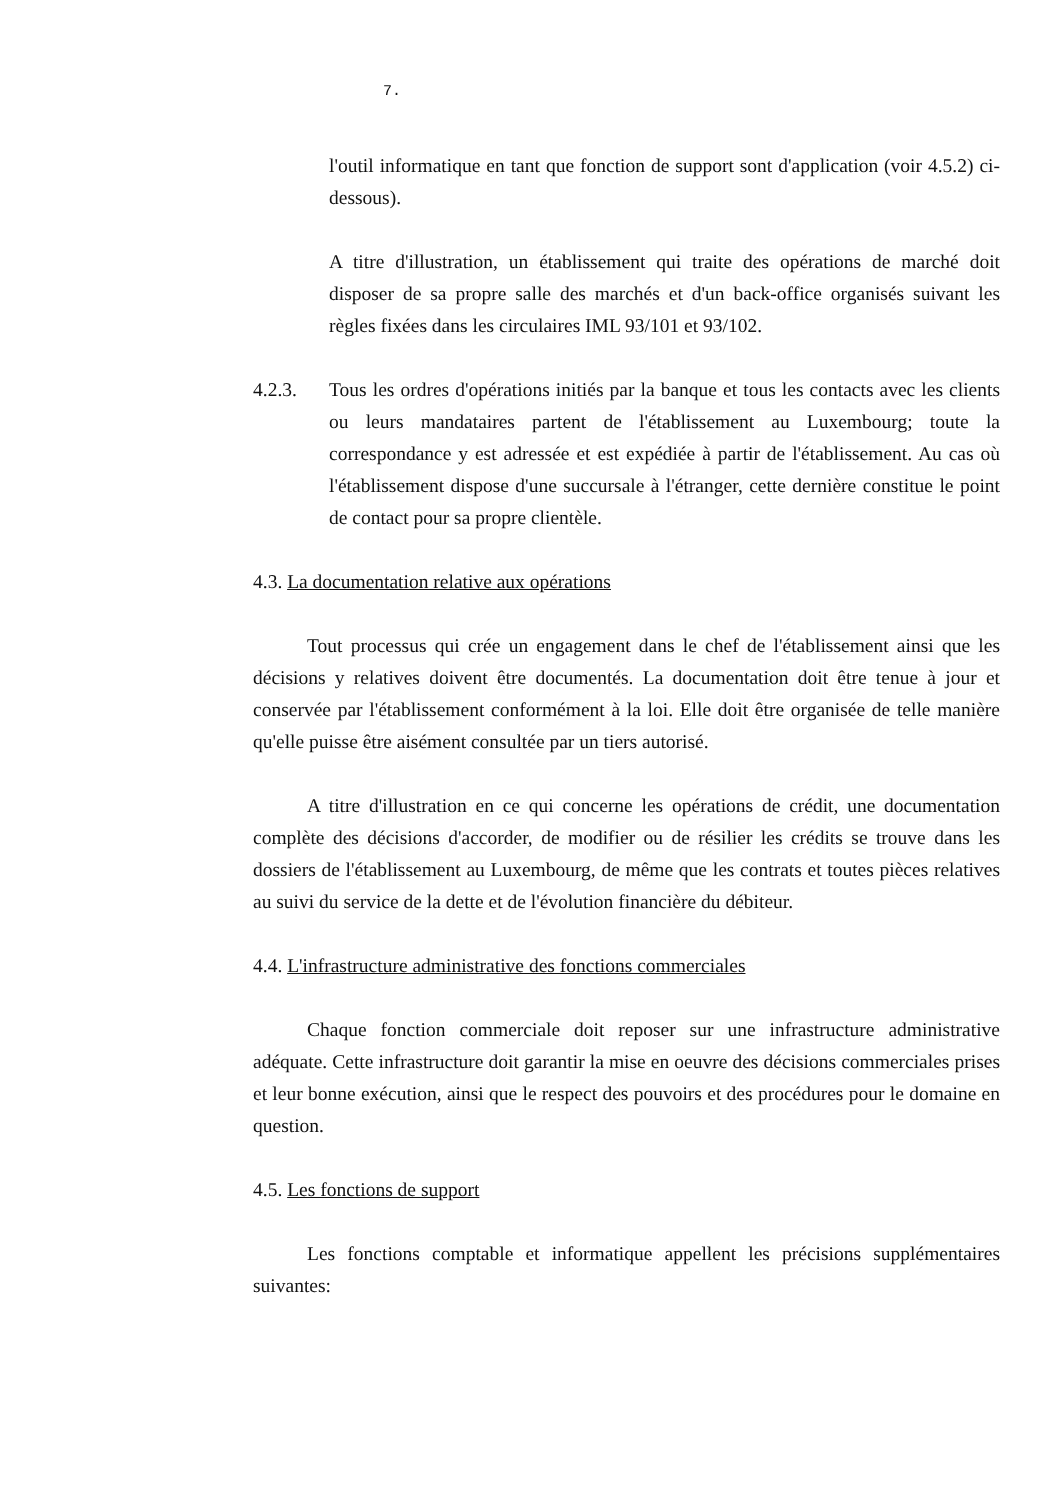7.
l'outil informatique en tant que fonction de support sont d'application (voir 4.5.2) ci-dessous).
A titre d'illustration, un établissement qui traite des opérations de marché doit disposer de sa propre salle des marchés et d'un back-office organisés suivant les règles fixées dans les circulaires IML 93/101 et 93/102.
4.2.3. Tous les ordres d'opérations initiés par la banque et tous les contacts avec les clients ou leurs mandataires partent de l'établissement au Luxembourg; toute la correspondance y est adressée et est expédiée à partir de l'établissement. Au cas où l'établissement dispose d'une succursale à l'étranger, cette dernière constitue le point de contact pour sa propre clientèle.
4.3. La documentation relative aux opérations
Tout processus qui crée un engagement dans le chef de l'établissement ainsi que les décisions y relatives doivent être documentés. La documentation doit être tenue à jour et conservée par l'établissement conformément à la loi. Elle doit être organisée de telle manière qu'elle puisse être aisément consultée par un tiers autorisé.
A titre d'illustration en ce qui concerne les opérations de crédit, une documentation complète des décisions d'accorder, de modifier ou de résilier les crédits se trouve dans les dossiers de l'établissement au Luxembourg, de même que les contrats et toutes pièces relatives au suivi du service de la dette et de l'évolution financière du débiteur.
4.4. L'infrastructure administrative des fonctions commerciales
Chaque fonction commerciale doit reposer sur une infrastructure administrative adéquate. Cette infrastructure doit garantir la mise en oeuvre des décisions commerciales prises et leur bonne exécution, ainsi que le respect des pouvoirs et des procédures pour le domaine en question.
4.5. Les fonctions de support
Les fonctions comptable et informatique appellent les précisions supplémentaires suivantes: